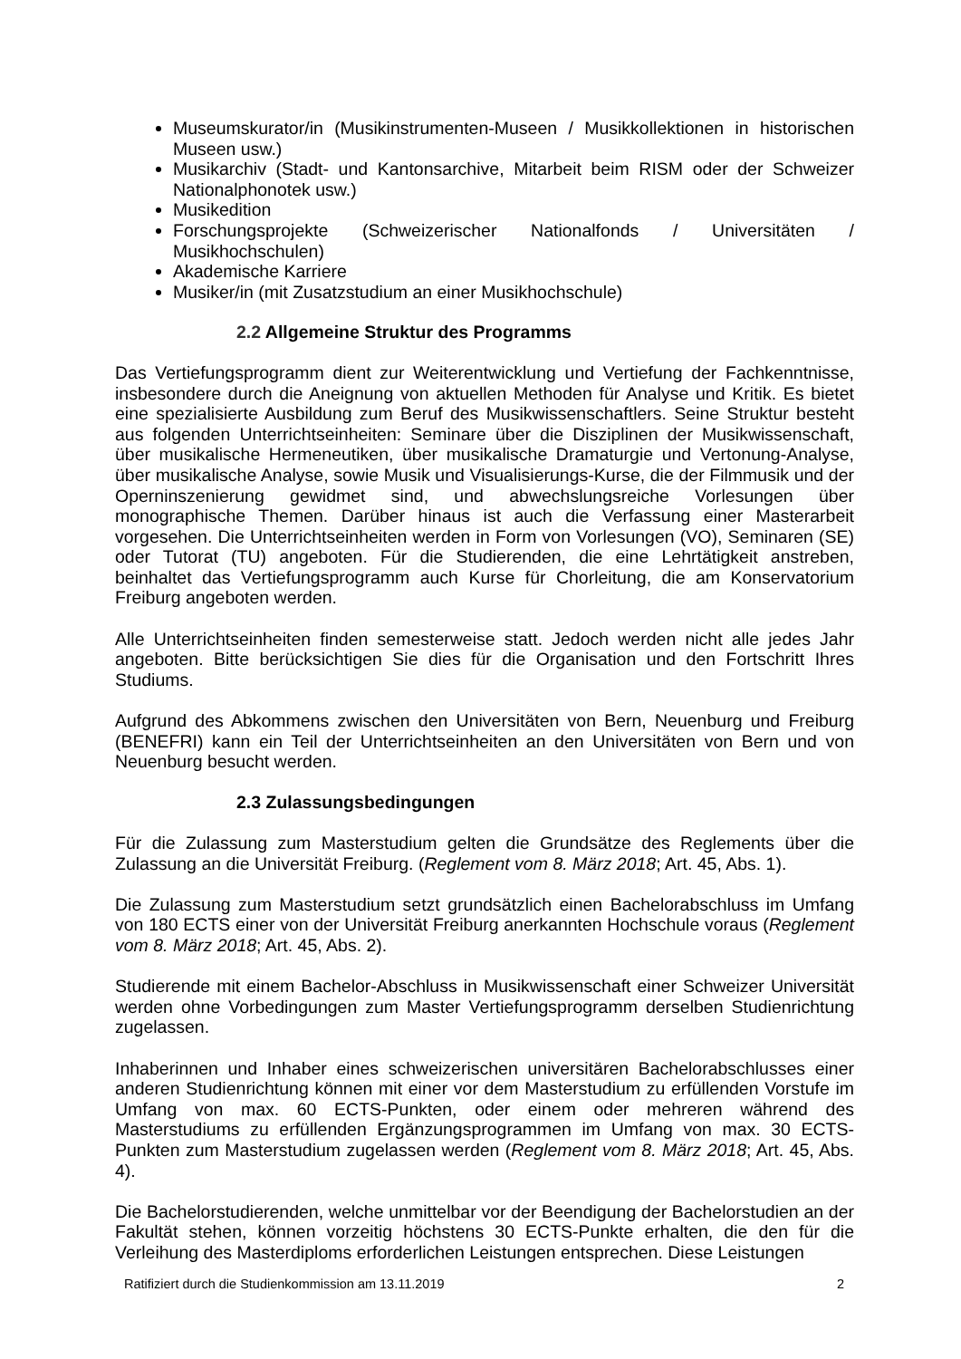Museumskurator/in (Musikinstrumenten-Museen / Musikkollektionen in historischen Museen usw.)
Musikarchiv (Stadt- und Kantonsarchive, Mitarbeit beim RISM oder der Schweizer Nationalphonotek usw.)
Musikedition
Forschungsprojekte (Schweizerischer Nationalfonds / Universitäten / Musikhochschulen)
Akademische Karriere
Musiker/in (mit Zusatzstudium an einer Musikhochschule)
2.2 Allgemeine Struktur des Programms
Das Vertiefungsprogramm dient zur Weiterentwicklung und Vertiefung der Fachkenntnisse, insbesondere durch die Aneignung von aktuellen Methoden für Analyse und Kritik. Es bietet eine spezialisierte Ausbildung zum Beruf des Musikwissenschaftlers. Seine Struktur besteht aus folgenden Unterrichtseinheiten: Seminare über die Disziplinen der Musikwissenschaft, über musikalische Hermeneutiken, über musikalische Dramaturgie und Vertonung-Analyse, über musikalische Analyse, sowie Musik und Visualisierungs-Kurse, die der Filmmusik und der Operninszenierung gewidmet sind, und abwechslungsreiche Vorlesungen über monographische Themen. Darüber hinaus ist auch die Verfassung einer Masterarbeit vorgesehen. Die Unterrichtseinheiten werden in Form von Vorlesungen (VO), Seminaren (SE) oder Tutorat (TU) angeboten. Für die Studierenden, die eine Lehrtätigkeit anstreben, beinhaltet das Vertiefungsprogramm auch Kurse für Chorleitung, die am Konservatorium Freiburg angeboten werden.
Alle Unterrichtseinheiten finden semesterweise statt. Jedoch werden nicht alle jedes Jahr angeboten. Bitte berücksichtigen Sie dies für die Organisation und den Fortschritt Ihres Studiums.
Aufgrund des Abkommens zwischen den Universitäten von Bern, Neuenburg und Freiburg (BENEFRI) kann ein Teil der Unterrichtseinheiten an den Universitäten von Bern und von Neuenburg besucht werden.
2.3 Zulassungsbedingungen
Für die Zulassung zum Masterstudium gelten die Grundsätze des Reglements über die Zulassung an die Universität Freiburg. (Reglement vom 8. März 2018; Art. 45, Abs. 1).
Die Zulassung zum Masterstudium setzt grundsätzlich einen Bachelorabschluss im Umfang von 180 ECTS einer von der Universität Freiburg anerkannten Hochschule voraus (Reglement vom 8. März 2018; Art. 45, Abs. 2).
Studierende mit einem Bachelor-Abschluss in Musikwissenschaft einer Schweizer Universität werden ohne Vorbedingungen zum Master Vertiefungsprogramm derselben Studienrichtung zugelassen.
Inhaberinnen und Inhaber eines schweizerischen universitären Bachelorabschlusses einer anderen Studienrichtung können mit einer vor dem Masterstudium zu erfüllenden Vorstufe im Umfang von max. 60 ECTS-Punkten, oder einem oder mehreren während des Masterstudiums zu erfüllenden Ergänzungsprogrammen im Umfang von max. 30 ECTS-Punkten zum Masterstudium zugelassen werden (Reglement vom 8. März 2018; Art. 45, Abs. 4).
Die Bachelorstudierenden, welche unmittelbar vor der Beendigung der Bachelorstudien an der Fakultät stehen, können vorzeitig höchstens 30 ECTS-Punkte erhalten, die den für die Verleihung des Masterdiploms erforderlichen Leistungen entsprechen. Diese Leistungen
Ratifiziert durch die Studienkommission am 13.11.2019 2